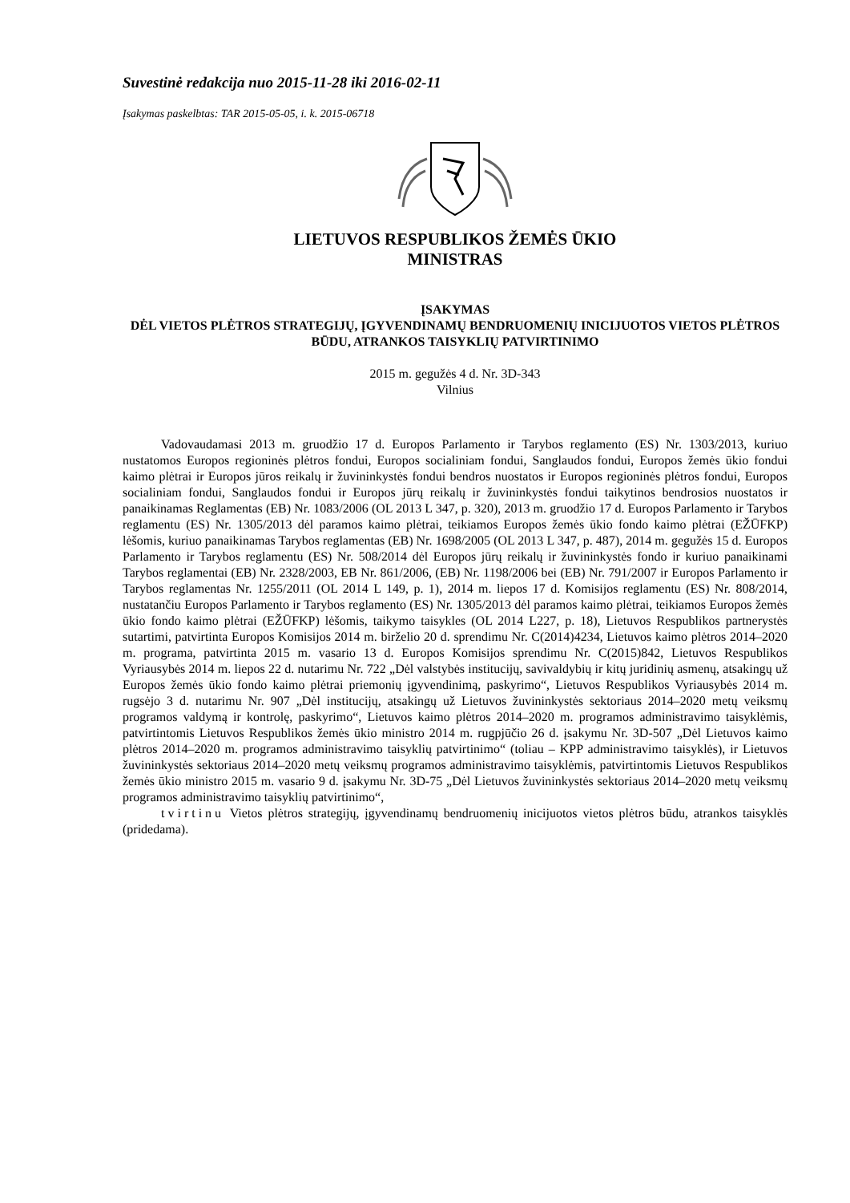Suvestinė redakcija nuo 2015-11-28 iki 2016-02-11
Įsakymas paskelbtas: TAR 2015-05-05, i. k. 2015-06718
LIETUVOS RESPUBLIKOS ŽEMĖS ŪKIO
MINISTRAS
ĮSAKYMAS
DĖL VIETOS PLĖTROS STRATEGIJŲ, ĮGYVENDINAMŲ BENDRUOMENIŲ INICIJUOTOS VIETOS PLĖTROS BŪDU, ATRANKOS TAISYKLIŲ PATVIRTINIMO
2015 m. gegužės 4 d. Nr. 3D-343
Vilnius
Vadovaudamasi 2013 m. gruodžio 17 d. Europos Parlamento ir Tarybos reglamento (ES) Nr. 1303/2013, kuriuo nustatomos Europos regioninės plėtros fondui, Europos socialiniam fondui, Sanglaudos fondui, Europos žemės ūkio fondui kaimo plėtrai ir Europos jūros reikalų ir žuvininkystės fondui bendros nuostatos ir Europos regioninės plėtros fondui, Europos socialiniam fondui, Sanglaudos fondui ir Europos jūrų reikalų ir žuvininkystės fondui taikytinos bendrosios nuostatos ir panaikinamas Reglamentas (EB) Nr. 1083/2006 (OL 2013 L 347, p. 320), 2013 m. gruodžio 17 d. Europos Parlamento ir Tarybos reglamentu (ES) Nr. 1305/2013 dėl paramos kaimo plėtrai, teikiamos Europos žemės ūkio fondo kaimo plėtrai (EŽŪFKP) lėšomis, kuriuo panaikinamas Tarybos reglamentas (EB) Nr. 1698/2005 (OL 2013 L 347, p. 487), 2014 m. gegužės 15 d. Europos Parlamento ir Tarybos reglamentu (ES) Nr. 508/2014 dėl Europos jūrų reikalų ir žuvininkystės fondo ir kuriuo panaikinami Tarybos reglamentai (EB) Nr. 2328/2003, EB Nr. 861/2006, (EB) Nr. 1198/2006 bei (EB) Nr. 791/2007 ir Europos Parlamento ir Tarybos reglamentas Nr. 1255/2011 (OL 2014 L 149, p. 1), 2014 m. liepos 17 d. Komisijos reglamentu (ES) Nr. 808/2014, nustatančiu Europos Parlamento ir Tarybos reglamento (ES) Nr. 1305/2013 dėl paramos kaimo plėtrai, teikiamos Europos žemės ūkio fondo kaimo plėtrai (EŽŪFKP) lėšomis, taikymo taisykles (OL 2014 L227, p. 18), Lietuvos Respublikos partnerystės sutartimi, patvirtinta Europos Komisijos 2014 m. birželio 20 d. sprendimu Nr. C(2014)4234, Lietuvos kaimo plėtros 2014–2020 m. programa, patvirtinta 2015 m. vasario 13 d. Europos Komisijos sprendimu Nr. C(2015)842, Lietuvos Respublikos Vyriausybės 2014 m. liepos 22 d. nutarimu Nr. 722 „Dėl valstybės institucijų, savivaldybių ir kitų juridinių asmenų, atsakingų už Europos žemės ūkio fondo kaimo plėtrai priemonių įgyvendinimą, paskyrimo“, Lietuvos Respublikos Vyriausybės 2014 m. rugsėjo 3 d. nutarimu Nr. 907 „Dėl institucijų, atsakingų už Lietuvos žuvininkystės sektoriaus 2014–2020 metų veiksmų programos valdymą ir kontrolę, paskyrimo“, Lietuvos kaimo plėtros 2014–2020 m. programos administravimo taisyklėmis, patvirtintomis Lietuvos Respublikos žemės ūkio ministro 2014 m. rugpjūčio 26 d. įsakymu Nr. 3D-507 „Dėl Lietuvos kaimo plėtros 2014–2020 m. programos administravimo taisyklių patvirtinimo“ (toliau – KPP administravimo taisyklės), ir Lietuvos žuvininkystės sektoriaus 2014–2020 metų veiksmų programos administravimo taisyklėmis, patvirtintomis Lietuvos Respublikos žemės ūkio ministro 2015 m. vasario 9 d. įsakymu Nr. 3D-75 „Dėl Lietuvos žuvininkystės sektoriaus 2014–2020 metų veiksmų programos administravimo taisyklių patvirtinimo“,
tvirtinu Vietos plėtros strategijų, įgyvendinamų bendruomenių inicijuotos vietos plėtros būdu, atrankos taisyklės (pridedama).